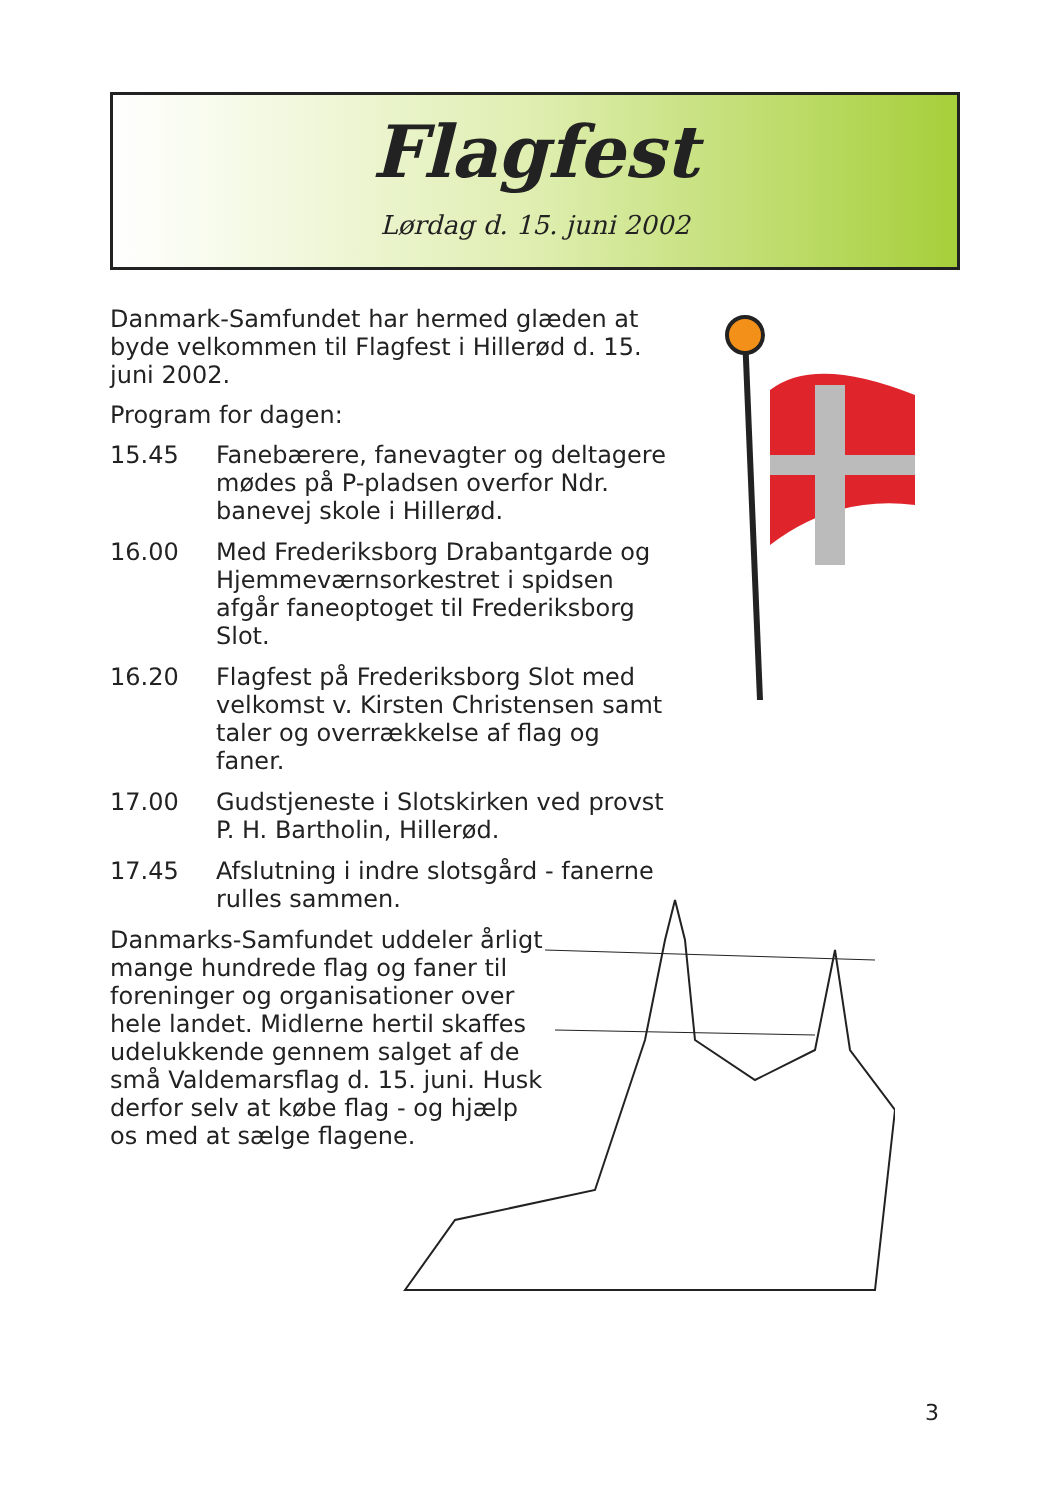Flagfest
Lørdag d. 15. juni 2002
Danmark-Samfundet har hermed glæden at byde velkommen til Flagfest i Hillerød d. 15. juni 2002.
Program for dagen:
15.45 Fanebærere, fanevagter og deltagere mødes på P-pladsen overfor Ndr. banevej skole i Hillerød.
16.00 Med Frederiksborg Drabantgarde og Hjemmeværnsorkestret i spidsen afgår faneoptoget til Frederiksborg Slot.
16.20 Flagfest på Frederiksborg Slot med velkomst v. Kirsten Christensen samt taler og overrækkelse af flag og faner.
17.00 Gudstjeneste i Slotskirken ved provst P. H. Bartholin, Hillerød.
17.45 Afslutning i indre slotsgård - fanerne rulles sammen.
Danmarks-Samfundet uddeler årligt mange hundrede flag og faner til foreninger og organisationer over hele landet. Midlerne hertil skaffes udelukkende gennem salget af de små Valdemarsflag d. 15. juni. Husk derfor selv at købe flag - og hjælp os med at sælge flagene.
3